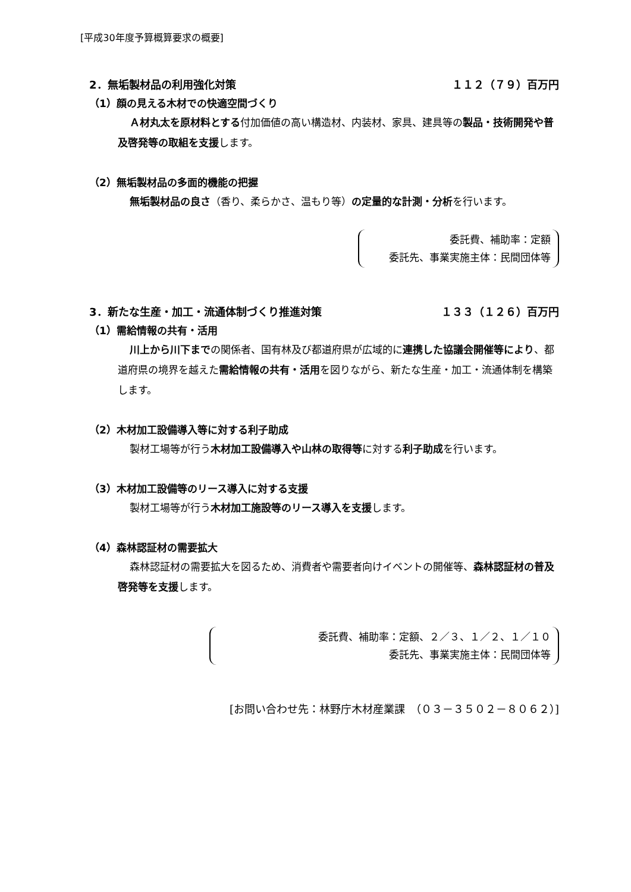[平成30年度予算概算要求の概要]
2．無垢製材品の利用強化対策 １１２（７９）百万円
（1）顔の見える木材での快適空間づくり
Ａ材丸太を原材料とする付加価値の高い構造材、内装材、家具、建具等の製品・技術開発や普及啓発等の取組を支援します。
（2）無垢製材品の多面的機能の把握
無垢製材品の良さ（香り、柔らかさ、温もり等）の定量的な計測・分析を行います。
委託費、補助率：定額
委託先、事業実施主体：民間団体等
3．新たな生産・加工・流通体制づくり推進対策 １３３（１２６）百万円
（1）需給情報の共有・活用
川上から川下までの関係者、国有林及び都道府県が広域的に連携した協議会開催等により、都道府県の境界を越えた需給情報の共有・活用を図りながら、新たな生産・加工・流通体制を構築します。
（2）木材加工設備導入等に対する利子助成
製材工場等が行う木材加工設備導入や山林の取得等に対する利子助成を行います。
（3）木材加工設備等のリース導入に対する支援
製材工場等が行う木材加工施設等のリース導入を支援します。
（4）森林認証材の需要拡大
森林認証材の需要拡大を図るため、消費者や需要者向けイベントの開催等、森林認証材の普及啓発等を支援します。
委託費、補助率：定額、２／３、１／２、１／１０
委託先、事業実施主体：民間団体等
[お問い合わせ先：林野庁木材産業課　（０３－３５０２－８０６２）]